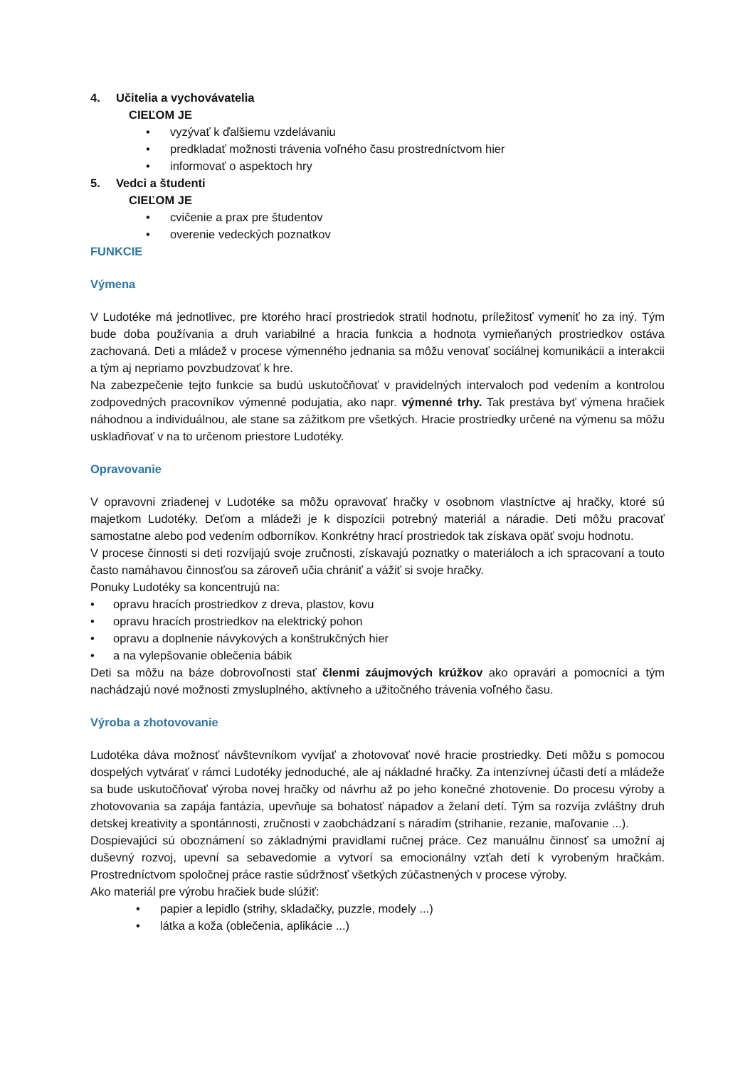4. Učitelia a vychovávatelia
CIEĽOM JE
• vyzývať k ďalšiemu vzdelávaniu
• predkladať možnosti trávenia voľného času prostredníctvom hier
• informovať o aspektoch hry
5. Vedci a študenti
CIEĽOM JE
• cvičenie a prax pre študentov
• overenie vedeckých poznatkov
FUNKCIE
Výmena
V Ludotéke má jednotlivec, pre ktorého hrací prostriedok stratil hodnotu, príležitosť vymeniť ho za iný. Tým bude doba používania a druh variabilné a hracia funkcia a hodnota vymieňaných prostriedkov ostáva zachovaná. Deti a mládež v procese výmenného jednania sa môžu venovať sociálnej komunikácii a interakcii a tým aj nepriamo povzbudzovať k hre.
Na zabezpečenie tejto funkcie sa budú uskutočňovať v pravidelných intervaloch pod vedením a kontrolou zodpovedných pracovníkov výmenné podujatia, ako napr. výmenné trhy. Tak prestáva byť výmena hračiek náhodnou a individuálnou, ale stane sa zážitkom pre všetkých. Hracie prostriedky určené na výmenu sa môžu uskladňovať v na to určenom priestore Ludotéky.
Opravovanie
V opravovni zriadenej v Ludotéke sa môžu opravovať hračky v osobnom vlastníctve aj hračky, ktoré sú majetkom Ludotéky. Deťom a mládeži je k dispozícii potrebný materiál a náradie. Deti môžu pracovať samostatne alebo pod vedením odborníkov. Konkrétny hrací prostriedok tak získava opäť svoju hodnotu.
V procese činnosti si deti rozvíjajú svoje zručnosti, získavajú poznatky o materiáloch a ich spracovaní a touto často namáhavou činnosťou sa zároveň učia chrániť a vážiť si svoje hračky.
Ponuky Ludotéky sa koncentrujú na:
• opravu hracích prostriedkov z dreva, plastov, kovu
• opravu hracích prostriedkov na elektrický pohon
• opravu a doplnenie návykových a konštrukčných hier
• a na vylepšovanie oblečenia bábik
Deti sa môžu na báze dobrovoľnosti stať členmi záujmových krúžkov ako opravári a pomocníci a tým nachádzajú nové možnosti zmysluplného, aktívneho a užitočného trávenia voľného času.
Výroba a zhotovovanie
Ludotéka dáva možnosť návštevníkom vyvíjať a zhotovovať nové hracie prostriedky. Deti môžu s pomocou dospelých vytvárať v rámci Ludotéky jednoduché, ale aj nákladné hračky. Za intenzívnej účasti detí a mládeže sa bude uskutočňovať výroba novej hračky od návrhu až po jeho konečné zhotovenie. Do procesu výroby a zhotovovania sa zapája fantázia, upevňuje sa bohatosť nápadov a želaní detí. Tým sa rozvíja zvláštny druh detskej kreativity a spontánnosti, zručnosti v zaobchádzaní s náradím (strihanie, rezanie, maľovanie ...).
Dospievajúci sú oboznámení so základnými pravidlami ručnej práce. Cez manuálnu činnosť sa umožní aj duševný rozvoj, upevní sa sebavedomie a vytvorí sa emocionálny vzťah detí k vyrobeným hračkám. Prostredníctvom spoločnej práce rastie súdržnosť všetkých zúčastnených v procese výroby.
Ako materiál pre výrobu hračiek bude slúžiť:
• papier a lepidlo (strihy, skladačky, puzzle, modely ...)
• látka a koža (oblečenia, aplikácie ...)